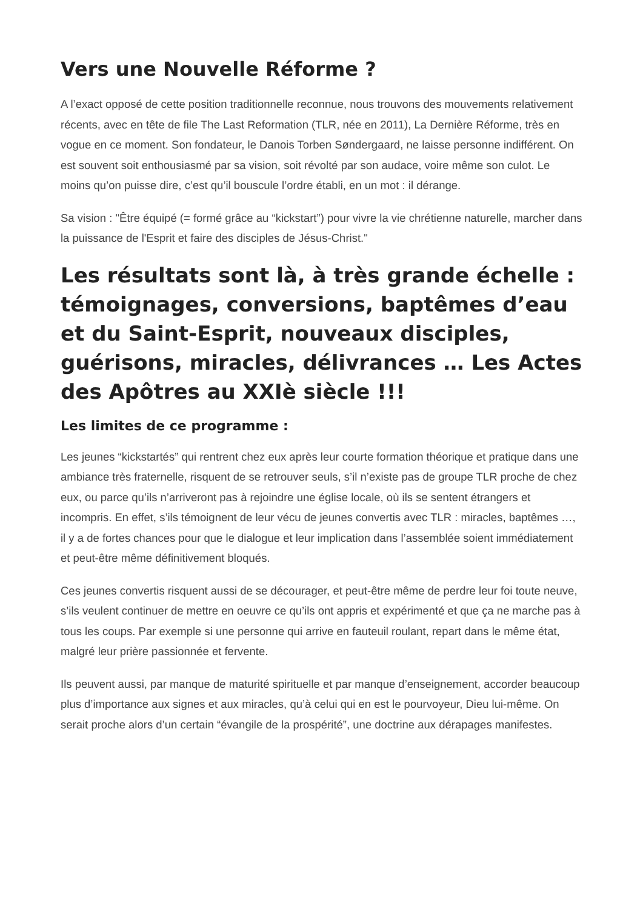Vers une Nouvelle Réforme ?
A l’exact opposé de cette position traditionnelle reconnue, nous trouvons des mouvements relativement récents, avec en tête de file The Last Reformation (TLR, née en 2011), La Dernière Réforme, très en vogue en ce moment. Son fondateur, le Danois Torben Søndergaard, ne laisse personne indifférent. On est souvent soit enthousiasmé par sa vision, soit révolté par son audace, voire même son culot. Le moins qu’on puisse dire, c’est qu’il bouscule l’ordre établi, en un mot : il dérange.
Sa vision : "Être équipé (= formé grâce au “kickstart”) pour vivre la vie chrétienne naturelle, marcher dans la puissance de l'Esprit et faire des disciples de Jésus-Christ."
Les résultats sont là, à très grande échelle : témoignages, conversions, baptêmes d’eau et du Saint-Esprit, nouveaux disciples, guérisons, miracles, délivrances … Les Actes des Apôtres au XXIè siècle !!!
Les limites de ce programme :
Les jeunes “kickstartés” qui rentrent chez eux après leur courte formation théorique et pratique dans une ambiance très fraternelle, risquent de se retrouver seuls, s’il n’existe pas de groupe TLR proche de chez eux, ou parce qu’ils n’arriveront pas à rejoindre une église locale, où ils se sentent étrangers et incompris. En effet, s’ils témoignent de leur vécu de jeunes convertis avec TLR : miracles, baptêmes …, il y a de fortes chances pour que le dialogue et leur implication dans l’assemblée soient immédiatement et peut-être même définitivement bloqués.
Ces jeunes convertis risquent aussi de se décourager, et peut-être même de perdre leur foi toute neuve, s’ils veulent continuer de mettre en oeuvre ce qu’ils ont appris et expérimenté et que ça ne marche pas à tous les coups. Par exemple si une personne qui arrive en fauteuil roulant, repart dans le même état, malgré leur prière passionnée et fervente.
Ils peuvent aussi, par manque de maturité spirituelle et par manque d’enseignement, accorder beaucoup plus d’importance aux signes et aux miracles, qu’à celui qui en est le pourvoyeur, Dieu lui-même. On serait proche alors d’un certain “évangile de la prospérité”, une doctrine aux dérapages manifestes.